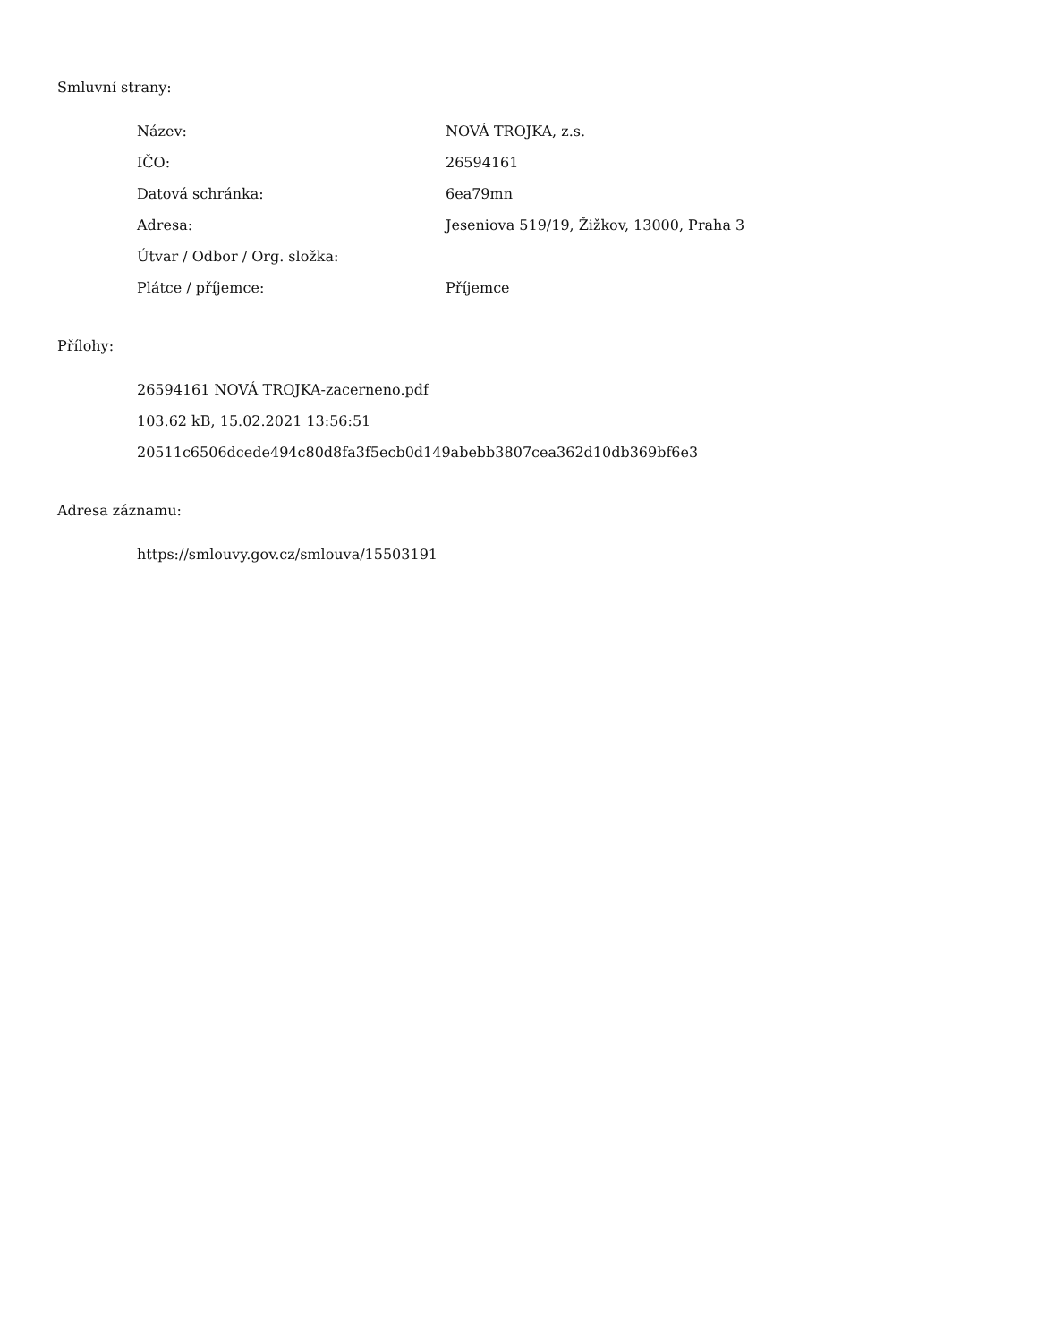Smluvní strany:
| Název: | NOVÁ TROJKA, z.s. |
| IČO: | 26594161 |
| Datová schránka: | 6ea79mn |
| Adresa: | Jeseniova 519/19, Žižkov, 13000, Praha 3 |
| Útvar / Odbor / Org. složka: | |
| Plátce / příjemce: | Příjemce |
Přílohy:
26594161 NOVÁ TROJKA-zacerneno.pdf
103.62 kB, 15.02.2021 13:56:51
20511c6506dcede494c80d8fa3f5ecb0d149abebb3807cea362d10db369bf6e3
Adresa záznamu:
https://smlouvy.gov.cz/smlouva/15503191